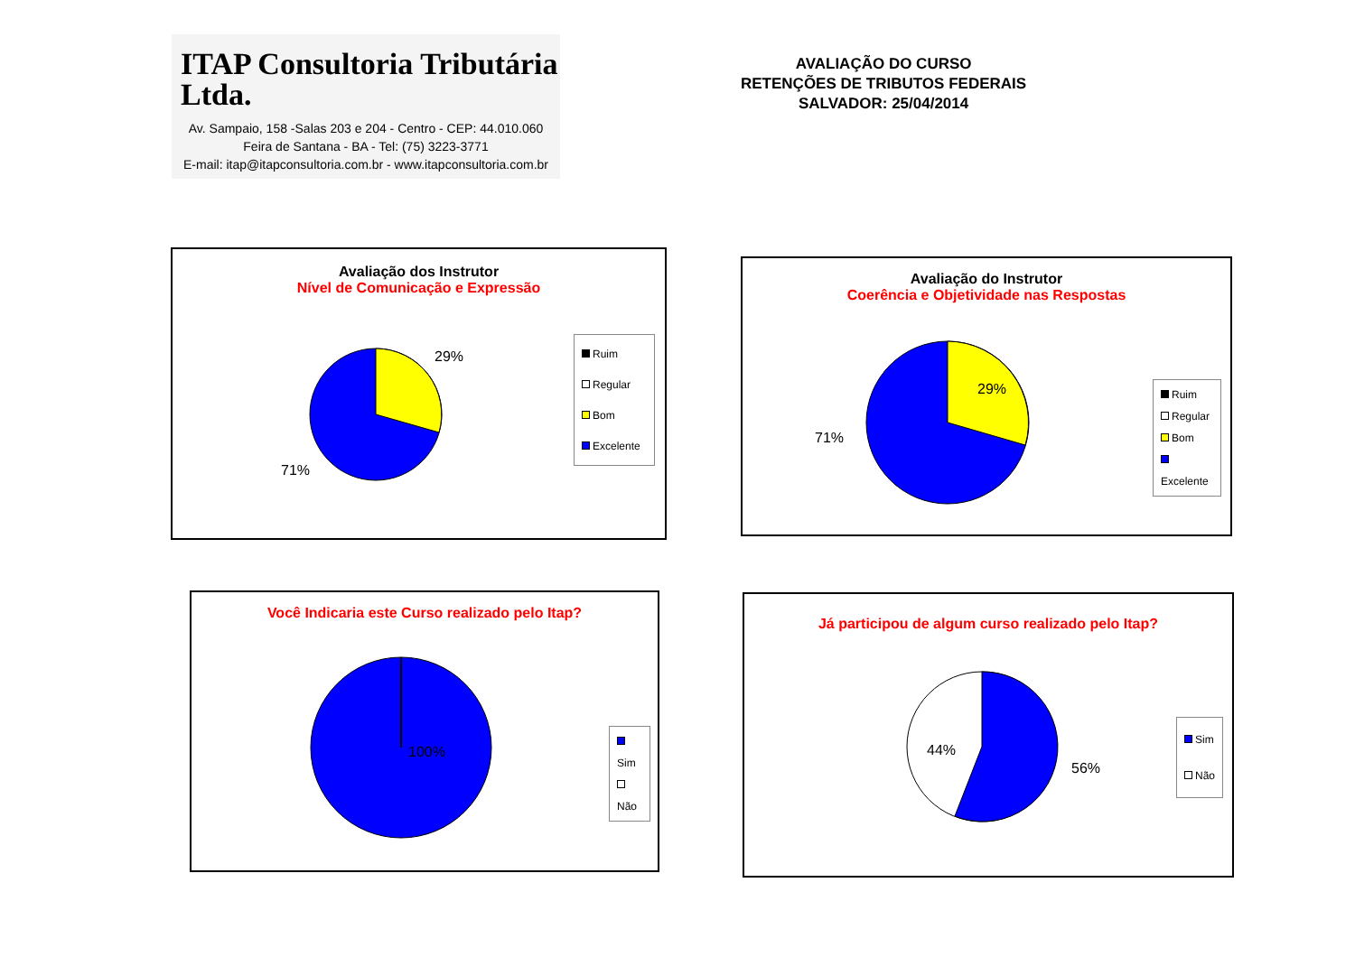ITAP Consultoria Tributária Ltda.
Av. Sampaio, 158 -Salas 203 e 204 - Centro - CEP: 44.010.060
Feira de Santana - BA - Tel: (75) 3223-3771
E-mail: itap@itapconsultoria.com.br - www.itapconsultoria.com.br
AVALIAÇÃO DO CURSO
RETENÇÕES DE TRIBUTOS FEDERAIS
SALVADOR: 25/04/2014
Avaliação dos Instrutor
Nível de Comunicação e Expressão
29%
71%
Ruim
Regular
Bom
Excelente
Avaliação do Instrutor
Coerência e Objetividade nas Respostas
29%
71%
Ruim
Regular
Bom
Excelente
Você Indicaria este Curso realizado pelo Itap?
100%
Sim
Não
Já participou de algum curso realizado pelo Itap?
44%
56%
Sim
Não